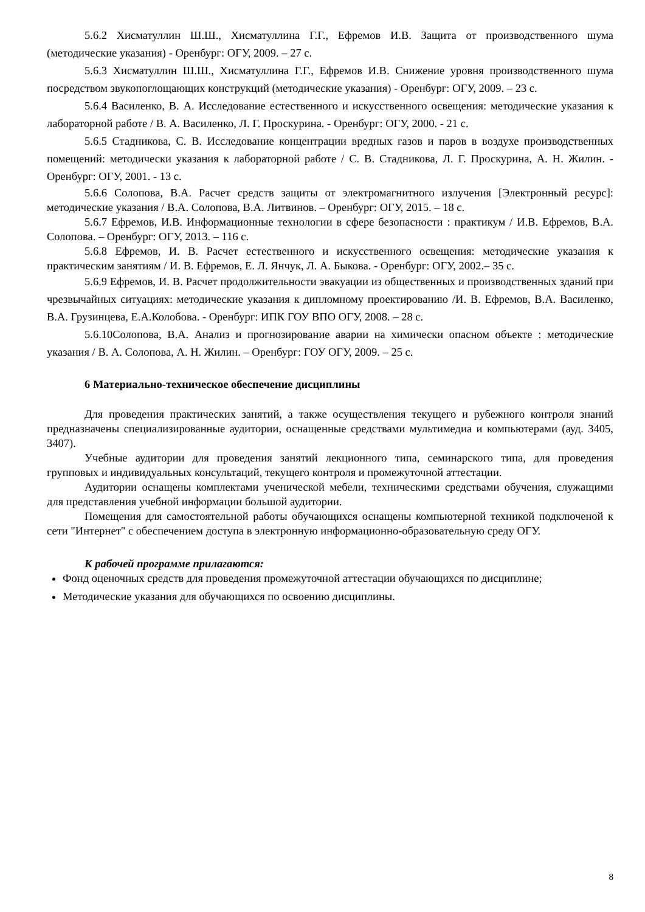5.6.2 Хисматуллин Ш.Ш., Хисматуллина Г.Г., Ефремов И.В. Защита от производственного шума (методические указания) - Оренбург: ОГУ, 2009. – 27 с.
5.6.3 Хисматуллин Ш.Ш., Хисматуллина Г.Г., Ефремов И.В. Снижение уровня производственного шума посредством звукопоглощающих конструкций (методические указания) - Оренбург: ОГУ, 2009. – 23 с.
5.6.4 Василенко, В. А. Исследование естественного и искусственного освещения: методические указания к лабораторной работе / В. А. Василенко, Л. Г. Проскурина. - Оренбург: ОГУ, 2000. - 21 с.
5.6.5 Стадникова, С. В. Исследование концентрации вредных газов и паров в воздухе производственных помещений: методически указания к лабораторной работе / С. В. Стадникова, Л. Г. Проскурина, А. Н. Жилин. - Оренбург: ОГУ, 2001. - 13 с.
5.6.6 Солопова, В.А. Расчет средств защиты от электромагнитного излучения [Электронный ресурс]: методические указания / В.А. Солопова, В.А. Литвинов. – Оренбург: ОГУ, 2015. – 18 с.
5.6.7 Ефремов, И.В. Информационные технологии в сфере безопасности : практикум / И.В. Ефремов, В.А. Солопова. – Оренбург: ОГУ, 2013. – 116 с.
5.6.8 Ефремов, И. В. Расчет естественного и искусственного освещения: методические указания к практическим занятиям / И. В. Ефремов, Е. Л. Янчук, Л. А. Быкова. - Оренбург: ОГУ, 2002.– 35 с.
5.6.9 Ефремов, И. В. Расчет продолжительности эвакуации из общественных и производственных зданий при чрезвычайных ситуациях: методические указания к дипломному проектированию /И. В. Ефремов, В.А. Василенко, В.А. Грузинцева, Е.А.Колобова. - Оренбург: ИПК ГОУ ВПО ОГУ, 2008. – 28 с.
5.6.10Солопова, В.А. Анализ и прогнозирование аварии на химически опасном объекте : методические указания / В. А. Солопова, А. Н. Жилин. – Оренбург: ГОУ ОГУ, 2009. – 25 с.
6 Материально-техническое обеспечение дисциплины
Для проведения практических занятий, а также осуществления текущего и рубежного контроля знаний предназначены специализированные аудитории, оснащенные средствами мультимедиа и компьютерами (ауд. 3405, 3407).
Учебные аудитории для проведения занятий лекционного типа, семинарского типа, для проведения групповых и индивидуальных консультаций, текущего контроля и промежуточной аттестации.
Аудитории оснащены комплектами ученической мебели, техническими средствами обучения, служащими для представления учебной информации большой аудитории.
Помещения для самостоятельной работы обучающихся оснащены компьютерной техникой подключеной к сети "Интернет" с обеспечением доступа в электронную информационно-образовательную среду ОГУ.
К рабочей программе прилагаются:
Фонд оценочных средств для проведения промежуточной аттестации обучающихся по дисциплине;
Методические указания для обучающихся по освоению дисциплины.
8